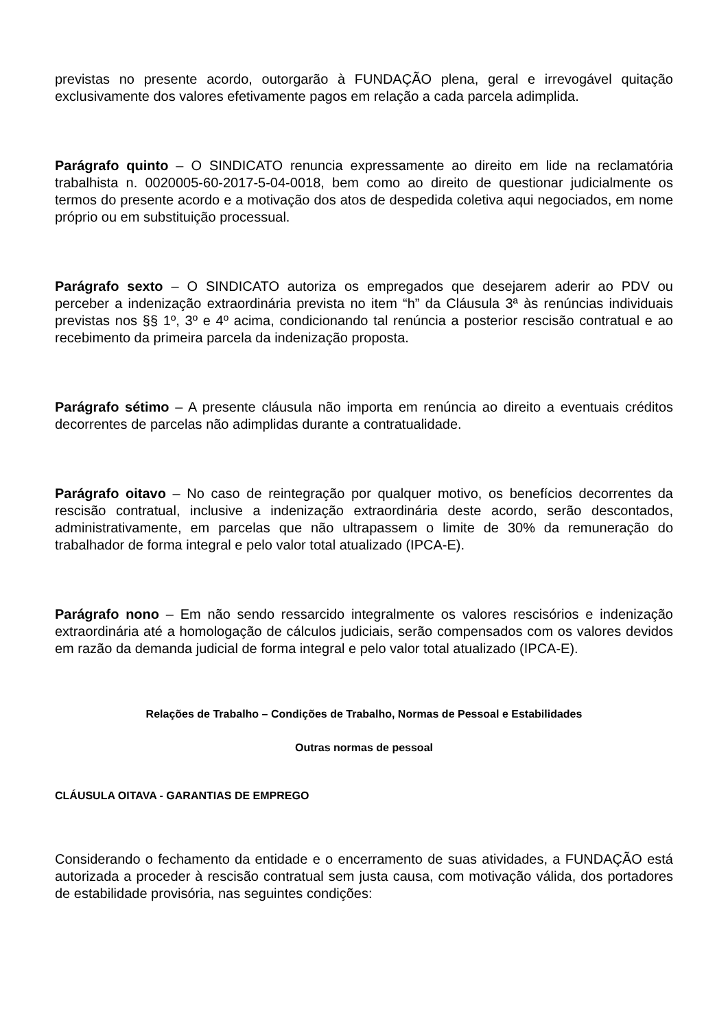previstas no presente acordo, outorgarão à FUNDAÇÃO plena, geral e irrevogável quitação exclusivamente dos valores efetivamente pagos em relação a cada parcela adimplida.
Parágrafo quinto – O SINDICATO renuncia expressamente ao direito em lide na reclamatória trabalhista n. 0020005-60-2017-5-04-0018, bem como ao direito de questionar judicialmente os termos do presente acordo e a motivação dos atos de despedida coletiva aqui negociados, em nome próprio ou em substituição processual.
Parágrafo sexto – O SINDICATO autoriza os empregados que desejarem aderir ao PDV ou perceber a indenização extraordinária prevista no item “h” da Cláusula 3ª às renúncias individuais previstas nos §§ 1º, 3º e 4º acima, condicionando tal renúncia a posterior rescisão contratual e ao recebimento da primeira parcela da indenização proposta.
Parágrafo sétimo – A presente cláusula não importa em renúncia ao direito a eventuais créditos decorrentes de parcelas não adimplidas durante a contratualidade.
Parágrafo oitavo – No caso de reintegração por qualquer motivo, os benefícios decorrentes da rescisão contratual, inclusive a indenização extraordinária deste acordo, serão descontados, administrativamente, em parcelas que não ultrapassem o limite de 30% da remuneração do trabalhador de forma integral e pelo valor total atualizado (IPCA-E).
Parágrafo nono – Em não sendo ressarcido integralmente os valores rescisórios e indenização extraordinária até a homologação de cálculos judiciais, serão compensados com os valores devidos em razão da demanda judicial de forma integral e pelo valor total atualizado (IPCA-E).
Relações de Trabalho – Condições de Trabalho, Normas de Pessoal e Estabilidades
Outras normas de pessoal
CLÁUSULA OITAVA - GARANTIAS DE EMPREGO
Considerando o fechamento da entidade e o encerramento de suas atividades, a FUNDAÇÃO está autorizada a proceder à rescisão contratual sem justa causa, com motivação válida, dos portadores de estabilidade provisória, nas seguintes condições: